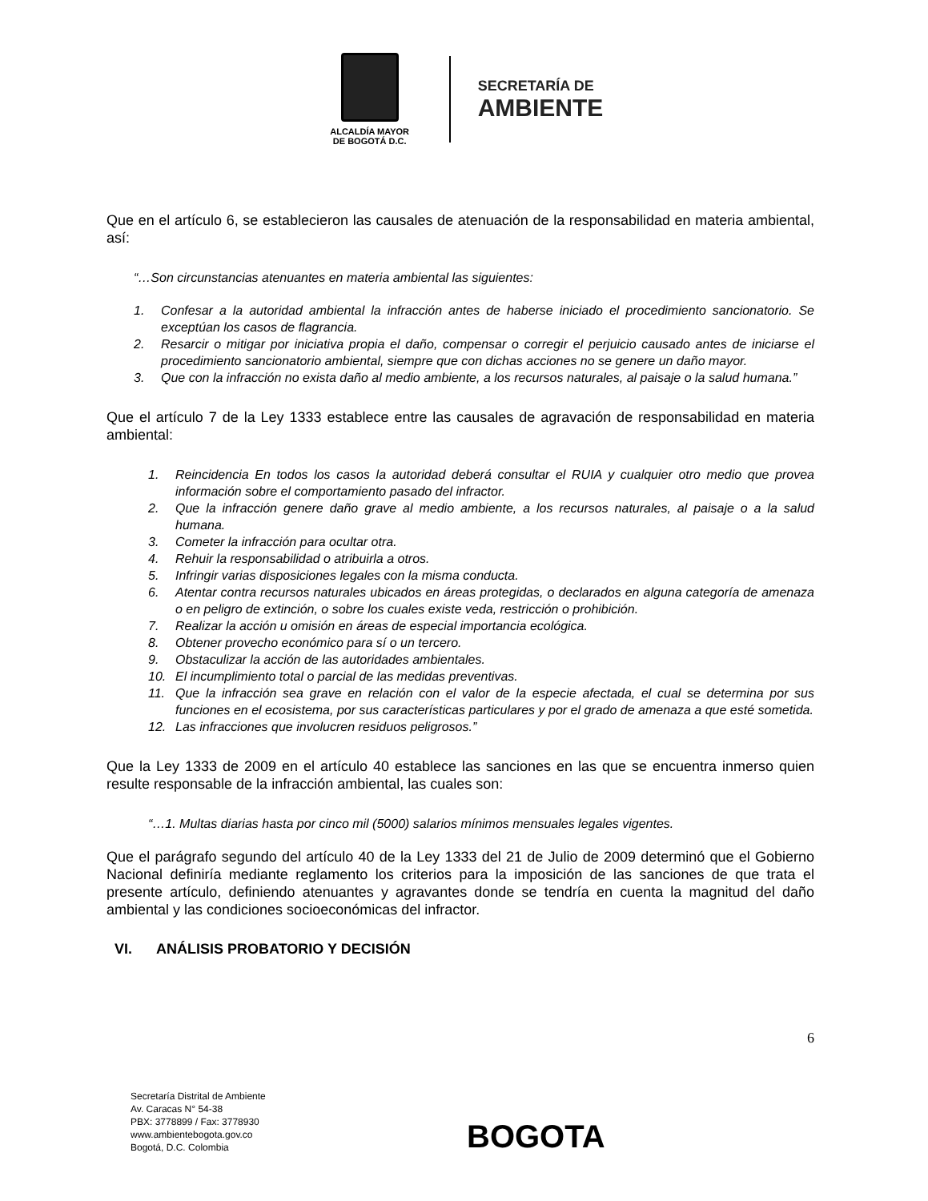ALCALDÍA MAYOR
DE BOGOTÁ D.C.
SECRETARÍA DE
AMBIENTE
Que en el artículo 6, se establecieron las causales de atenuación de la responsabilidad en materia ambiental, así:
“…Son circunstancias atenuantes en materia ambiental las siguientes:
1. Confesar a la autoridad ambiental la infracción antes de haberse iniciado el procedimiento sancionatorio. Se exceptúan los casos de flagrancia.
2. Resarcir o mitigar por iniciativa propia el daño, compensar o corregir el perjuicio causado antes de iniciarse el procedimiento sancionatorio ambiental, siempre que con dichas acciones no se genere un daño mayor.
3. Que con la infracción no exista daño al medio ambiente, a los recursos naturales, al paisaje o la salud humana.”
Que el artículo 7 de la Ley 1333 establece entre las causales de agravación de responsabilidad en materia ambiental:
1. Reincidencia En todos los casos la autoridad deberá consultar el RUIA y cualquier otro medio que provea información sobre el comportamiento pasado del infractor.
2. Que la infracción genere daño grave al medio ambiente, a los recursos naturales, al paisaje o a la salud humana.
3. Cometer la infracción para ocultar otra.
4. Rehuir la responsabilidad o atribuirla a otros.
5. Infringir varias disposiciones legales con la misma conducta.
6. Atentar contra recursos naturales ubicados en áreas protegidas, o declarados en alguna categoría de amenaza o en peligro de extinción, o sobre los cuales existe veda, restricción o prohibición.
7. Realizar la acción u omisión en áreas de especial importancia ecológica.
8. Obtener provecho económico para sí o un tercero.
9. Obstaculizar la acción de las autoridades ambientales.
10. El incumplimiento total o parcial de las medidas preventivas.
11. Que la infracción sea grave en relación con el valor de la especie afectada, el cual se determina por sus funciones en el ecosistema, por sus características particulares y por el grado de amenaza a que esté sometida.
12. Las infracciones que involucren residuos peligrosos.”
Que la Ley 1333 de 2009 en el artículo 40 establece las sanciones en las que se encuentra inmerso quien resulte responsable de la infracción ambiental, las cuales son:
“…1. Multas diarias hasta por cinco mil (5000) salarios mínimos mensuales legales vigentes.
Que el parágrafo segundo del artículo 40 de la Ley 1333 del 21 de Julio de 2009 determinó que el Gobierno Nacional definiría mediante reglamento los criterios para la imposición de las sanciones de que trata el presente artículo, definiendo atenuantes y agravantes donde se tendría en cuenta la magnitud del daño ambiental y las condiciones socioeconómicas del infractor.
VI. ANÁLISIS PROBATORIO Y DECISIÓN
6
Secretaría Distrital de Ambiente
Av. Caracas N° 54-38
PBX: 3778899 / Fax: 3778930
www.ambientebogota.gov.co
Bogotá, D.C. Colombia
BOGOTA